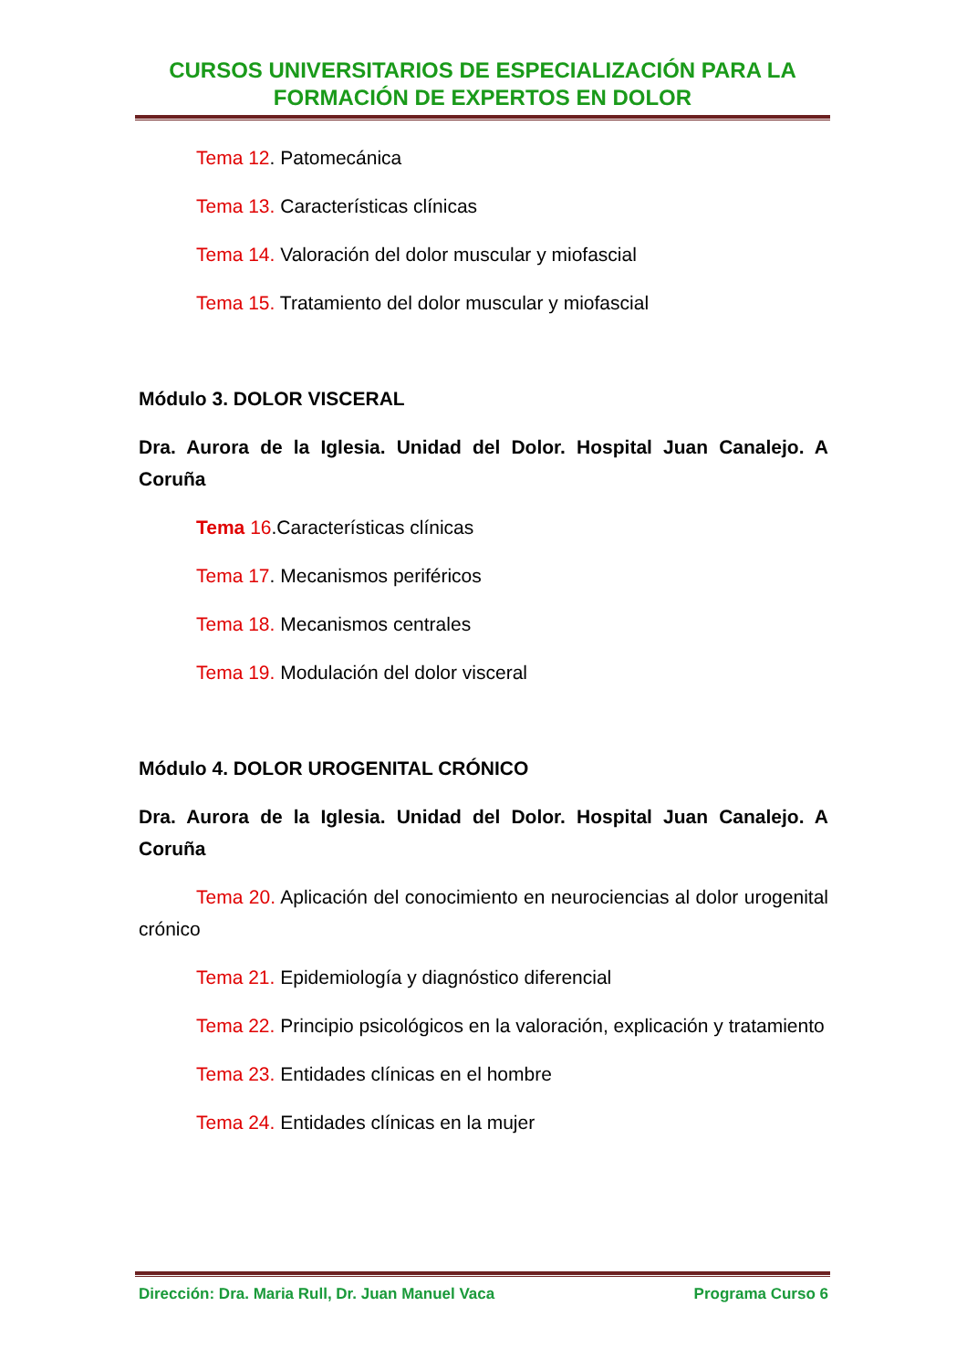CURSOS UNIVERSITARIOS DE ESPECIALIZACIÓN PARA LA
FORMACIÓN DE EXPERTOS EN DOLOR
Tema 12. Patomecánica
Tema 13. Características clínicas
Tema 14. Valoración del dolor muscular y miofascial
Tema 15. Tratamiento del dolor muscular y miofascial
Módulo 3. DOLOR VISCERAL
Dra. Aurora de la Iglesia. Unidad del Dolor. Hospital Juan Canalejo. A Coruña
Tema 16.Características clínicas
Tema 17. Mecanismos periféricos
Tema 18. Mecanismos centrales
Tema 19. Modulación del dolor visceral
Módulo 4. DOLOR UROGENITAL CRÓNICO
Dra. Aurora de la Iglesia. Unidad del Dolor. Hospital Juan Canalejo. A Coruña
Tema 20. Aplicación del conocimiento en neurociencias al dolor urogenital crónico
Tema 21. Epidemiología y diagnóstico diferencial
Tema 22. Principio psicológicos en la valoración, explicación y tratamiento
Tema 23. Entidades clínicas en el hombre
Tema 24. Entidades clínicas en la mujer
Dirección: Dra. Maria Rull, Dr. Juan Manuel Vaca Programa Curso 6